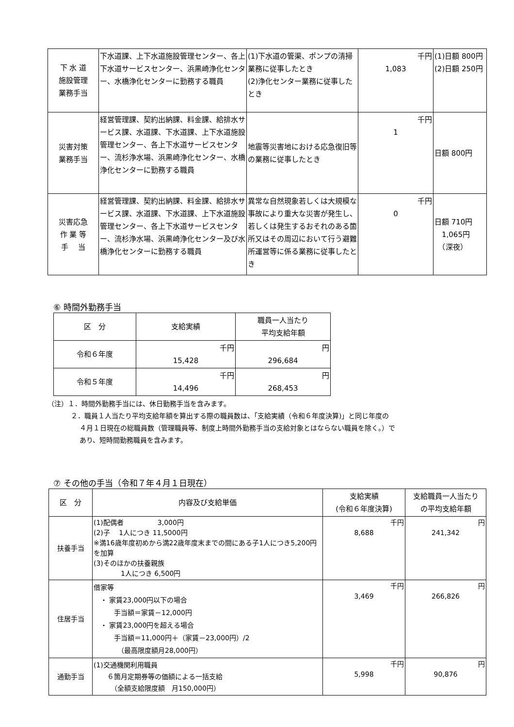| 下 水 道 施設管理 業務手当 | 下水道課、上下水道施設管理センター、各上下水道サービスセンター、浜黒崎浄化センター、水橋浄化センターに勤務する職員 | (1)下水道の管渠、ポンプの清掃業務に従事したとき (2)浄化センター業務に従事したとき | 千円 1,083 | (1)日額 800円 (2)日額 250円 |
| 災害対策 業務手当 | 経営管理課、契約出納課、料金課、給排水サービス課、水道課、下水道課、上下水道施設管理センター、各上下水道サービスセンター、流杉浄水場、浜黒崎浄化センター、水橋浄化センターに勤務する職員 | 地震等災害地における応急復旧等の業務に従事したとき | 千円 1 | 日額 800円 |
| 災害応急 作 業 等 手 当 | 経営管理課、契約出納課、料金課、給排水サービス課、水道課、下水道課、上下水道施設管理センター、各上下水道サービスセンター、流杉浄水場、浜黒崎浄化センター及び水橋浄化センターに勤務する職員 | 異常な自然現象若しくは大規模な事故により重大な災害が発生し、若しくは発生するおそれのある箇所又はその周辺において行う避難所運営等に係る業務に従事したとき | 千円 0 | 日額 710円 1,065円 （深夜） |
⑥ 時間外勤務手当
| 区 分 | 支給実績 | 職員一人当たり 平均支給年額 |
| --- | --- | --- |
| 令和６年度 | 千円 15,428 | 円 296,684 |
| 令和５年度 | 千円 14,496 | 円 268,453 |
（注）１．時間外勤務手当には、休日勤務手当を含みます。
２．職員１人当たり平均支給年額を算出する際の職員数は、「支給実績（令和６年度決算)」と同じ年度の
４月１日現在の総職員数（管理職員等、制度上時間外勤務手当の支給対象とはならない職員を除く。）で
あり、短時間勤務職員を含みます。
⑦ その他の手当（令和７年４月１日現在）
| 区 分 | 内容及び支給単価 | 支給実績 (令和６年度決算) | 支給職員一人当たり の平均支給年額 |
| --- | --- | --- | --- |
| 扶養手当 | (1)配偶者 3,000円 (2)子 1人につき 11,5000円 ※満16歳年度初めから満22歳年度末までの間にある子1人につき5,200円を加算 (3)そのほかの扶養親族 1人につき 6,500円 | 千円 8,688 | 円 241,342 |
| 住居手当 | 借家等 ・ 家賃23,000円以下の場合 手当額＝家賃－12,000円 ・ 家賃23,000円を超える場合 手当額＝11,000円＋（家賃－23,000円）/2 （最高限度額月28,000円） | 千円 3,469 | 円 266,826 |
| 通勤手当 | (1)交通機関利用職員 ６箇月定期券等の価額による一括支給 （全額支給限度額 月150,000円） | 千円 5,998 | 円 90,876 |